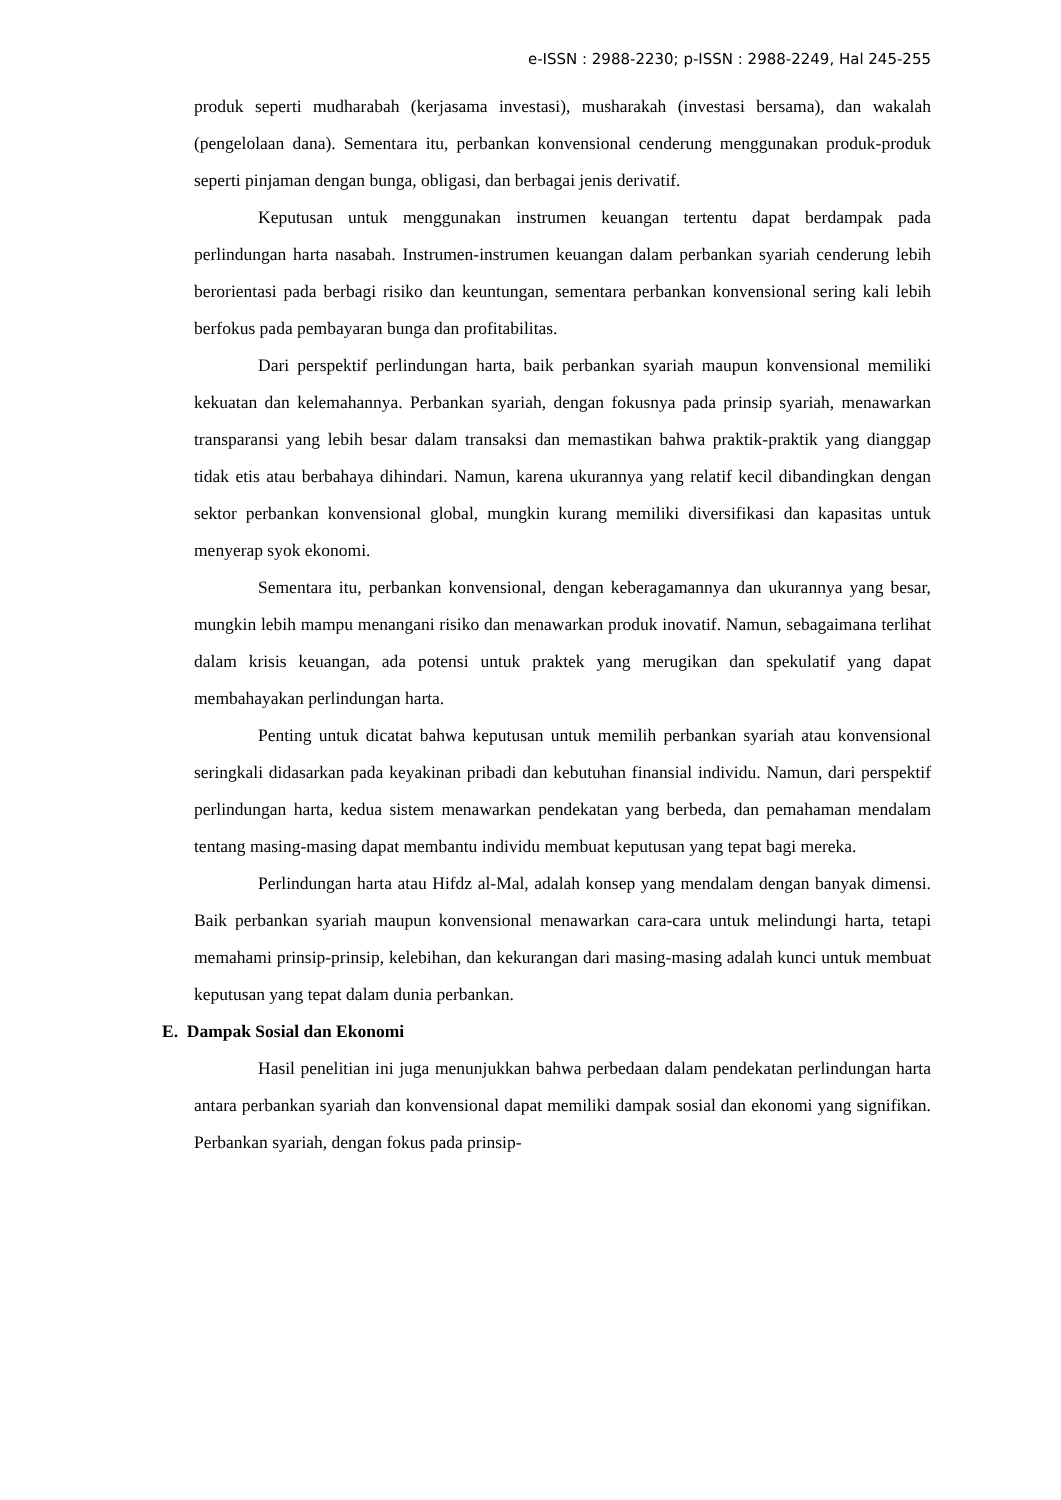e-ISSN : 2988-2230; p-ISSN : 2988-2249, Hal 245-255
produk seperti mudharabah (kerjasama investasi), musharakah (investasi bersama), dan wakalah (pengelolaan dana). Sementara itu, perbankan konvensional cenderung menggunakan produk-produk seperti pinjaman dengan bunga, obligasi, dan berbagai jenis derivatif.
Keputusan untuk menggunakan instrumen keuangan tertentu dapat berdampak pada perlindungan harta nasabah. Instrumen-instrumen keuangan dalam perbankan syariah cenderung lebih berorientasi pada berbagi risiko dan keuntungan, sementara perbankan konvensional sering kali lebih berfokus pada pembayaran bunga dan profitabilitas.
Dari perspektif perlindungan harta, baik perbankan syariah maupun konvensional memiliki kekuatan dan kelemahannya. Perbankan syariah, dengan fokusnya pada prinsip syariah, menawarkan transparansi yang lebih besar dalam transaksi dan memastikan bahwa praktik-praktik yang dianggap tidak etis atau berbahaya dihindari. Namun, karena ukurannya yang relatif kecil dibandingkan dengan sektor perbankan konvensional global, mungkin kurang memiliki diversifikasi dan kapasitas untuk menyerap syok ekonomi.
Sementara itu, perbankan konvensional, dengan keberagamannya dan ukurannya yang besar, mungkin lebih mampu menangani risiko dan menawarkan produk inovatif. Namun, sebagaimana terlihat dalam krisis keuangan, ada potensi untuk praktek yang merugikan dan spekulatif yang dapat membahayakan perlindungan harta.
Penting untuk dicatat bahwa keputusan untuk memilih perbankan syariah atau konvensional seringkali didasarkan pada keyakinan pribadi dan kebutuhan finansial individu. Namun, dari perspektif perlindungan harta, kedua sistem menawarkan pendekatan yang berbeda, dan pemahaman mendalam tentang masing-masing dapat membantu individu membuat keputusan yang tepat bagi mereka.
Perlindungan harta atau Hifdz al-Mal, adalah konsep yang mendalam dengan banyak dimensi. Baik perbankan syariah maupun konvensional menawarkan cara-cara untuk melindungi harta, tetapi memahami prinsip-prinsip, kelebihan, dan kekurangan dari masing-masing adalah kunci untuk membuat keputusan yang tepat dalam dunia perbankan.
E. Dampak Sosial dan Ekonomi
Hasil penelitian ini juga menunjukkan bahwa perbedaan dalam pendekatan perlindungan harta antara perbankan syariah dan konvensional dapat memiliki dampak sosial dan ekonomi yang signifikan. Perbankan syariah, dengan fokus pada prinsip-